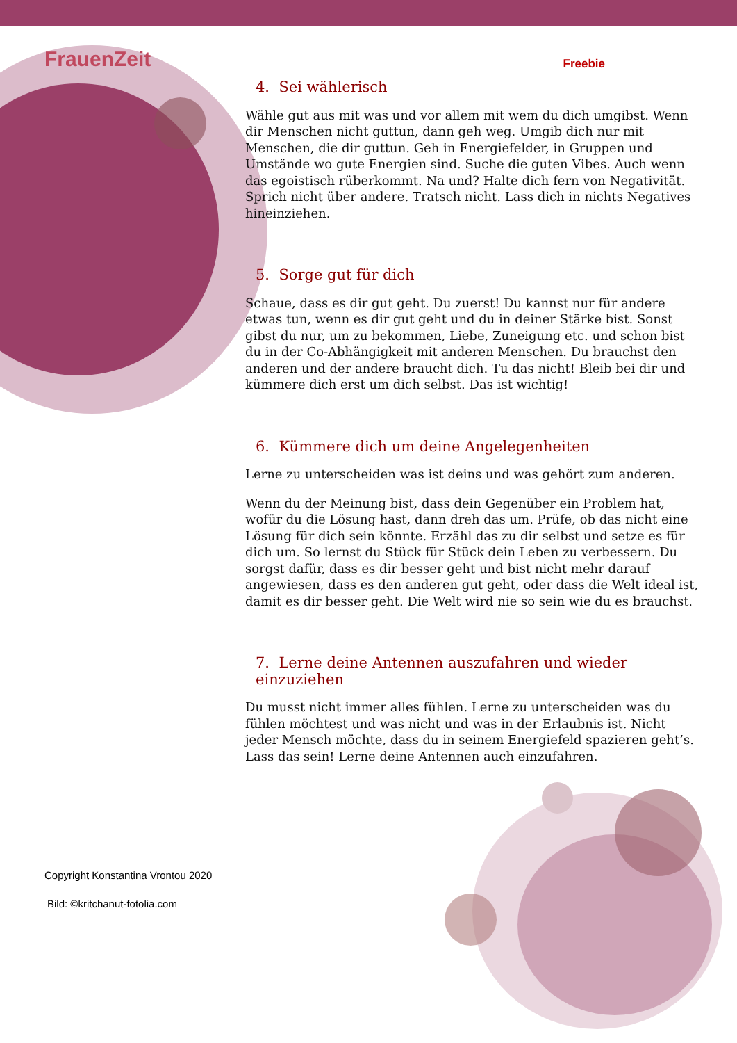FrauenZeit Freebie
4. Sei wählerisch
Wähle gut aus mit was und vor allem mit wem du dich umgibst. Wenn dir Menschen nicht guttun, dann geh weg. Umgib dich nur mit Menschen, die dir guttun. Geh in Energiefelder, in Gruppen und Umstände wo gute Energien sind. Suche die guten Vibes. Auch wenn das egoistisch rüberkommt. Na und? Halte dich fern von Negativität. Sprich nicht über andere. Tratsch nicht. Lass dich in nichts Negatives hineinziehen.
5. Sorge gut für dich
Schaue, dass es dir gut geht. Du zuerst! Du kannst nur für andere etwas tun, wenn es dir gut geht und du in deiner Stärke bist. Sonst gibst du nur, um zu bekommen, Liebe, Zuneigung etc. und schon bist du in der Co-Abhängigkeit mit anderen Menschen. Du brauchst den anderen und der andere braucht dich. Tu das nicht! Bleib bei dir und kümmere dich erst um dich selbst. Das ist wichtig!
6. Kümmere dich um deine Angelegenheiten
Lerne zu unterscheiden was ist deins und was gehört zum anderen.
Wenn du der Meinung bist, dass dein Gegenüber ein Problem hat, wofür du die Lösung hast, dann dreh das um. Prüfe, ob das nicht eine Lösung für dich sein könnte. Erzähl das zu dir selbst und setze es für dich um. So lernst du Stück für Stück dein Leben zu verbessern. Du sorgst dafür, dass es dir besser geht und bist nicht mehr darauf angewiesen, dass es den anderen gut geht, oder dass die Welt ideal ist, damit es dir besser geht. Die Welt wird nie so sein wie du es brauchst.
7. Lerne deine Antennen auszufahren und wieder einzuziehen
Du musst nicht immer alles fühlen. Lerne zu unterscheiden was du fühlen möchtest und was nicht und was in der Erlaubnis ist. Nicht jeder Mensch möchte, dass du in seinem Energiefeld spazieren geht’s. Lass das sein! Lerne deine Antennen auch einzufahren.
Copyright Konstantina Vrontou 2020
Bild: ©kritchanut-fotolia.com